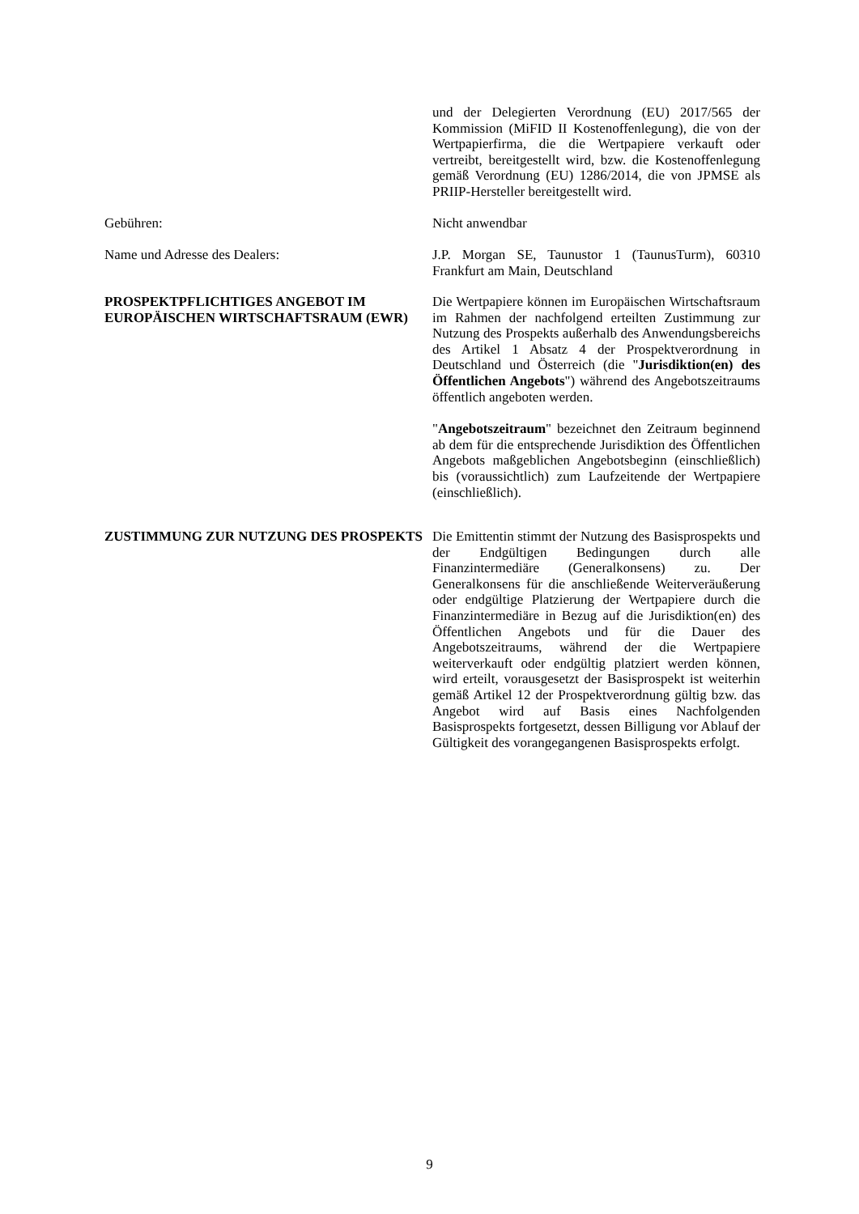und der Delegierten Verordnung (EU) 2017/565 der Kommission (MiFID II Kostenoffenlegung), die von der Wertpapierfirma, die die Wertpapiere verkauft oder vertreibt, bereitgestellt wird, bzw. die Kostenoffenlegung gemäß Verordnung (EU) 1286/2014, die von JPMSE als PRIIP-Hersteller bereitgestellt wird.
Gebühren: Nicht anwendbar
Name und Adresse des Dealers: J.P. Morgan SE, Taunustor 1 (TaunusTurm), 60310 Frankfurt am Main, Deutschland
PROSPEKTPFLICHTIGES ANGEBOT IM EUROPÄISCHEN WIRTSCHAFTSRAUM (EWR)
Die Wertpapiere können im Europäischen Wirtschaftsraum im Rahmen der nachfolgend erteilten Zustimmung zur Nutzung des Prospekts außerhalb des Anwendungsbereichs des Artikel 1 Absatz 4 der Prospektverordnung in Deutschland und Österreich (die "Jurisdiktion(en) des Öffentlichen Angebots") während des Angebotszeitraums öffentlich angeboten werden.
"Angebotszeitraum" bezeichnet den Zeitraum beginnend ab dem für die entsprechende Jurisdiktion des Öffentlichen Angebots maßgeblichen Angebotsbeginn (einschließlich) bis (voraussichtlich) zum Laufzeitende der Wertpapiere (einschließlich).
ZUSTIMMUNG ZUR NUTZUNG DES PROSPEKTS Die Emittentin stimmt der Nutzung des Basisprospekts und der Endgültigen Bedingungen durch alle Finanzintermediäre (Generalkonsens) zu. Der Generalkonsens für die anschließende Weiterveräußerung oder endgültige Platzierung der Wertpapiere durch die Finanzintermediäre in Bezug auf die Jurisdiktion(en) des Öffentlichen Angebots und für die Dauer des Angebotszeitraums, während der die Wertpapiere weiterverkauft oder endgültig platziert werden können, wird erteilt, vorausgesetzt der Basisprospekt ist weiterhin gemäß Artikel 12 der Prospektverordnung gültig bzw. das Angebot wird auf Basis eines Nachfolgenden Basisprospekts fortgesetzt, dessen Billigung vor Ablauf der Gültigkeit des vorangegangenen Basisprospekts erfolgt.
9